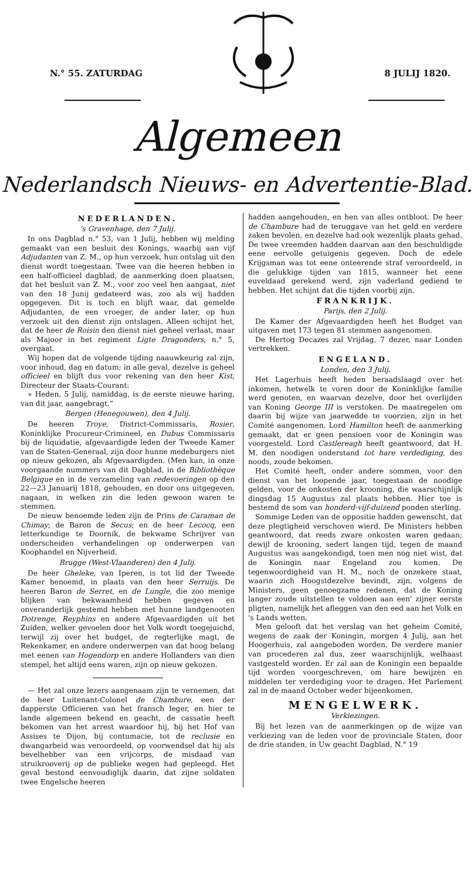N.° 55. ZATURDAG 8 JULIJ 1820.
Algemeen
Nederlandsch Nieuws- en Advertentie-Blad.
NEDERLANDEN.
's Gravenhage, den 7 Julij.
In ons Dagblad n.° 53, van 1 Julij, hebben wij melding gemaakt van een besluit des Konings, waarbij aan vijf Adjudanten van Z. M., op hun verzoek, hun ontslag uit den dienst wordt toegestaan. Twee van die heeren hebben in een half-officieel dagblad, de aanmerking doen plaatsen, dat het besluit van Z. M., voor zoo veel hen aangaat, niet van den 18 Junij gedateerd was, zoo als wij hadden opgegeven. Dit is toch en blijft waar, dat gemelde Adjudanten, de een vroeger, de ander later, op hun verzoek uit den dienst zijn ontslagen. Alleen schijnt het, dat de heer de Roisin den dienst niet geheel verlaat, maar als Majoor in het regiment Ligte Dragonders, n.° 5, overgaat.
Wij hopen dat de volgende tijding naauwkeurig zal zijn, voor inhoud, dag en datum; in alle geval, dezelve is geheel officieel en blijft dus voor rekening van den heer Kist, Directeur der Staats-Courant:
» Heden, 5 Julij, namiddag, is de eerste nieuwe haring, van dit jaar, aangebragt.”
Bergen (Henegouwen), den 4 Julij.
De heeren Troye, District-Commissaris, Rosier, Koninklijke Procureur-Crimineel, en Dubus Commissaris bij de liquidatie, afgevaardigde leden der Tweede Kamer van de Staten-Generaal, zijn door hunne medeburgers niet op nieuw gekozen, als Afgevaardigden. (Men kan, in onze voorgaande nummers van dit Dagblad, in de Bibliothèque Belgique en in de verzameling van redevoeringen op den 22—23 Januarij 1818, gehouden, en door ons uitgegeven, nagaan, in welken zin die leden gewoon waren te stemmen.
De nieuw benoemde leden zijn de Prins de Caraman de Chimay; de Baron de Secus; en de heer Lecocq, een letterkundige te Doornik, de bekwame Schrijver van onderscheiden verhandelingen op onderwerpen van Koophandel en Nijverheid.
Brugge (West-Vlaanderen) den 4 Julij.
De heer Gheleke, van Iperen, is tot lid der Tweede Kamer benoemd, in plaats van den heer Serruijs. De heeren Baron de Serret, en de Lungle, die zoo menige blijken van bekwaamheid hebben gegeven en onveranderlijk gestemd hebben met hunne landgenooten Dotrenge, Reyphins en andere Afgevaardigden uit het Zuiden, welker gevoelen door het Volk wordt toegejuichd, terwijl zij over het budget, de regterlijke magt, de Rekenkamer, en andere onderwerpen van dat hoog belang met eenen van Hogendorp en andere Hollanders van dien stempel, het altijd eens waren, zijn op nieuw gekozen.
— Het zal onze lezers aangenaam zijn te vernemen, dat de heer Luitenant-Colonel de Chambure, een der dapperste Officieren van het fransch leger, en hier te lande algemeen bekend en geacht, de cassatie heeft bekomen van het arrest waardoor hij, bij het Hof van Assises te Dijon, bij contumacie, tot de reclusie en dwangarbeid was veroordeeld, op voorwendsel dat hij als bevelhebber van een vrijcorps, de misdaad van struikrooverij op de publieke wegen had gepleegd. Het geval bestond eenvoudiglijk daarin, dat zijne soldaten twee Engelsche heeren
hadden aangehouden, en hen van alles ontbloot. De heer de Chambure had de teruggave van het geld en verdere zaken bevolen, en dezelve had ook wezenlijk plaats gehad. De twee vreemden hadden daarvan aan den beschuldigde eene eervolle getuigenis gegeven. Doch de edele Krijgsman was tot eene onteerende straf veroordeeld, in die gelukkige tijden van 1815, wanneer het eene euveldaad gerekend werd, zijn vaderland gediend te hebben. Het schijnt dat die tijden voorbij zijn.
FRANKRIJK.
Parijs, den 2 Julij.
De Kamer der Afgevaardigden heeft het Budget van uitgaven met 173 tegen 81 stemmen aangenomen.
De Hertog Decazes zal Vrijdag, 7 dezer, naar Londen vertrekken.
ENGELAND.
Londen, den 3 Julij.
Het Lagerhuis heeft heden beraadslaagd over het inkomen, hetwelk te voren door de Koninklijke familie werd genoten, en waarvan dezelve, door het overlijden van Koning George III is verstoken. De maatregelen om daarin bij wijze van jaarwedde te voorzien, zijn in het Comité aangenomen. Lord Hamilton heeft de aanmerking gemaakt, dat er geen pensioen voor de Koningin was voorgesteld. Lord Castlereagh heeft geantwoord, dat H. M. den noodigen onderstand tot hare verdediging, des noods, zoude bekomen.
Het Comité heeft, onder andere sommen, voor den dienst van het loopende jaar, toegestaan de noodige gelden, voor de onkosten der krooning, die waarschijnlijk dingsdag 15 Augustus zal plaats hebben. Hier toe is bestemd de som van honderd-vijf-duizend ponden sterling.
Sommige Leden van de oppositie hadden gewenscht, dat deze plegtigheid verschoven wierd. De Ministers hebben geantwoord, dat reeds zware onkosten waren gedaan; dewijl de krooning, sedert langen tijd, tegen de maand Augustus was aangekondigd, toen men nog niet wist, dat de Koningin naar Engeland zou komen. De tegenwoordigheid van H. M., noch de onzekere staat, waarin zich Hoogstdezelve bevindt, zijn, volgens de Ministers, geen genoegzame redenen, dat de Koning langer zoude uitstellen te voldoen aan een' zijner eerste pligten, namelijk het afleggen van den eed aan het Volk en 's Lands wetten.
Men gelooft dat het verslag van het geheim Comité, wegens de zaak der Koningin, morgen 4 Julij, aan het Hoogerhuis, zal aangeboden worden. De verdere manier van procederen zal dus, zeer waarschijnlijk, welhaast vastgesteld worden. Er zal aan de Koningin een bepaalde tijd worden voorgeschreven, om hare bewijzen en middelen ter verdediging voor te dragen. Het Parlement zal in de maand October weder bijeenkomen.
MENGELWERK.
Verkiezingen.
Bij het lezen van de aanmerkingen op de wijze van verkiezing van de leden voor de provinciale Staten, door de drie standen, in Uw geacht Dagblad, N.° 19